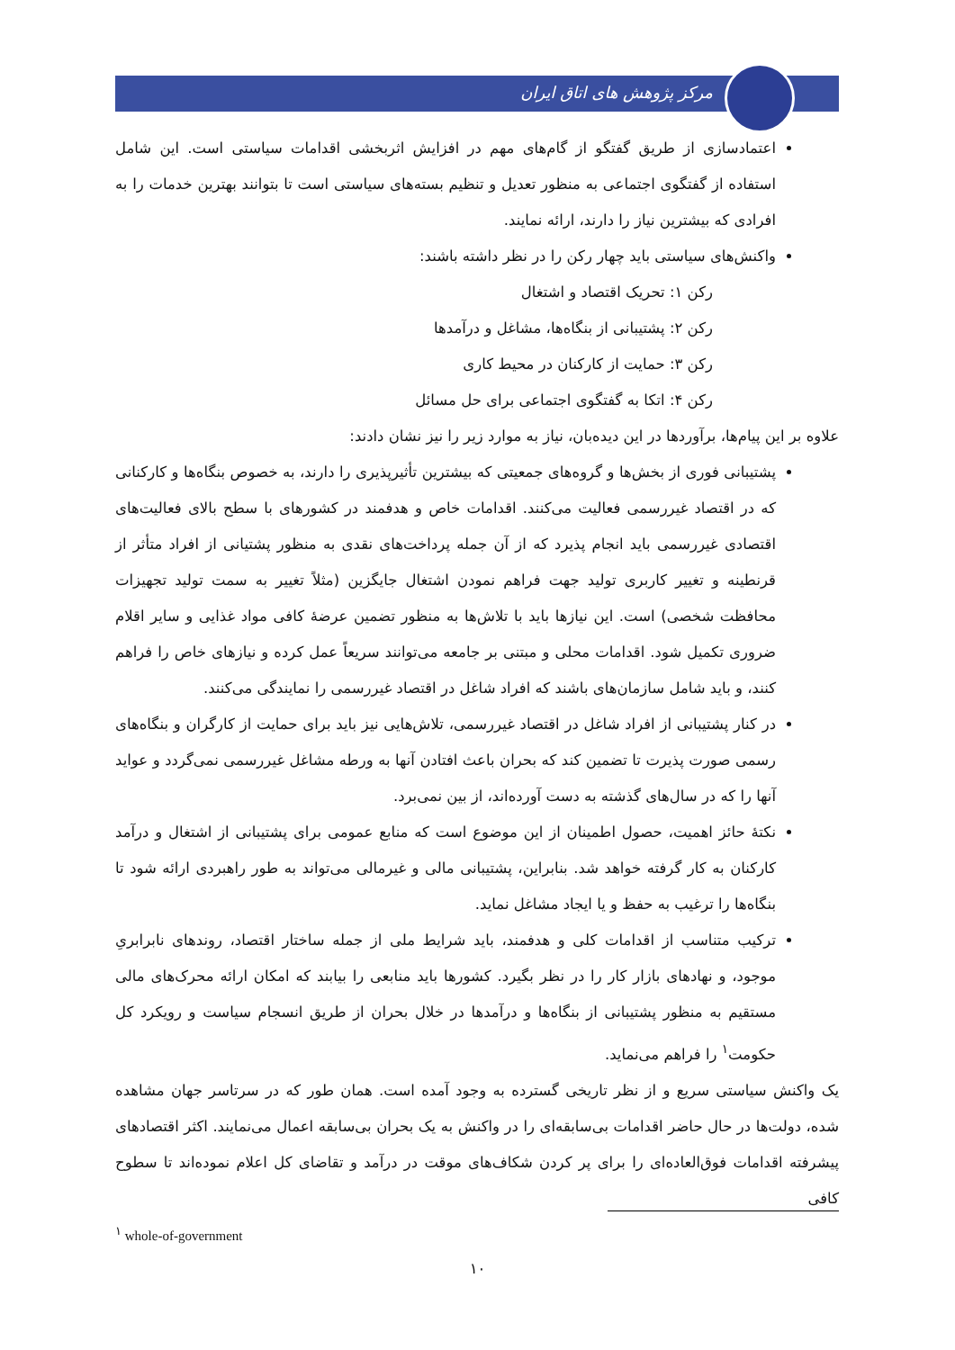مرکز پژوهش های اتاق ایران
اعتمادسازی از طریق گفتگو از گام‌های مهم در افزایش اثربخشی اقدامات سیاستی است. این شامل استفاده از گفتگوی اجتماعی به منظور تعدیل و تنظیم بسته‌های سیاستی است تا بتوانند بهترین خدمات را به افرادی که بیشترین نیاز را دارند، ارائه نمایند.
واکنش‌های سیاستی باید چهار رکن را در نظر داشته باشند:
رکن ۱: تحریک اقتصاد و اشتغال
رکن ۲: پشتیبانی از بنگاه‌ها، مشاغل و درآمدها
رکن ۳: حمایت از کارکنان در محیط کاری
رکن ۴: اتکا به گفتگوی اجتماعی برای حل مسائل
علاوه بر این پیام‌ها، برآوردها در این دیده‌بان، نیاز به موارد زیر را نیز نشان دادند:
پشتیبانی فوری از بخش‌ها و گروه‌های جمعیتی که بیشترین تأثیرپذیری را دارند، به خصوص بنگاه‌ها و کارکنانی که در اقتصاد غیررسمی فعالیت می‌کنند. اقدامات خاص و هدفمند در کشورهای با سطح بالای فعالیت‌های اقتصادی غیررسمی باید انجام پذیرد که از آن جمله پرداخت‌های نقدی به منظور پشتیانی از افراد متأثر از قرنطینه و تغییر کاربری تولید جهت فراهم نمودن اشتغال جایگزین (مثلاً تغییر به سمت تولید تجهیزات محافظت شخصی) است. این نیازها باید با تلاش‌ها به منظور تضمین عرضهٔ کافی مواد غذایی و سایر اقلام ضروری تکمیل شود. اقدامات محلی و مبتنی بر جامعه می‌توانند سریعاً عمل کرده و نیازهای خاص را فراهم کنند، و باید شامل سازمان‌های باشند که افراد شاغل در اقتصاد غیررسمی را نمایندگی می‌کنند.
در کنار پشتیبانی از افراد شاغل در اقتصاد غیررسمی، تلاش‌هایی نیز باید برای حمایت از کارگران و بنگاه‌های رسمی صورت پذیرت تا تضمین کند که بحران باعث افتادن آنها به ورطه مشاغل غیررسمی نمی‌گردد و عواید آنها را که در سال‌های گذشته به دست آورده‌اند، از بین نمی‌برد.
نکتهٔ حائز اهمیت، حصول اطمینان از این موضوع است که منابع عمومی برای پشتیبانی از اشتغال و درآمد کارکنان به کار گرفته خواهد شد. بنابراین، پشتیبانی مالی و غیرمالی می‌تواند به طور راهبردی ارائه شود تا بنگاه‌ها را ترغیب به حفظ و یا ایجاد مشاغل نماید.
ترکیب متناسب از اقدامات کلی و هدفمند، باید شرایط ملی از جمله ساختار اقتصاد، روندهای نابرابریِ موجود، و نهادهای بازار کار را در نظر بگیرد. کشورها باید منابعی را بیابند که امکان ارائه محرک‌های مالی مستقیم به منظور پشتیبانی از بنگاه‌ها و درآمدها در خلال بحران از طریق انسجام سیاست و رویکرد کل حکومت<sup>۱</sup> را فراهم می‌نماید.
یک واکنش سیاستی سریع و از نظر تاریخی گسترده به وجود آمده است. همان طور که در سرتاسر جهان مشاهده شده، دولت‌ها در حال حاضر اقدامات بی‌سابقه‌ای را در واکنش به یک بحران بی‌سابقه اعمال می‌نمایند. اکثر اقتصادهای پیشرفته اقدامات فوق‌العاده‌ای را برای پر کردن شکاف‌های موقت در درآمد و تقاضای کل اعلام نموده‌اند تا سطوح کافی
<sup>۱</sup> whole-of-government
۱۰